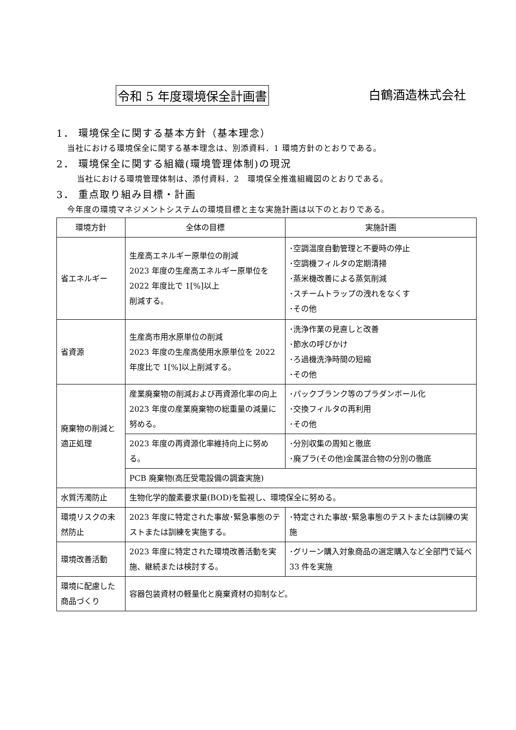令和 5 年度環境保全計画書 白鶴酒造株式会社
1． 環境保全に関する基本方針（基本理念）
当社における環境保全に関する基本理念は、別添資料．1 環境方針のとおりである。
2． 環境保全に関する組織(環境管理体制)の現況
当社における環境管理体制は、添付資料．2　環境保全推進組織図のとおりである。
3． 重点取り組み目標・計画
今年度の環境マネジメントシステムの環境目標と主な実施計画は以下のとおりである。
| 環境方針 | 全体の目標 | 実施計画 |
| --- | --- | --- |
| 省エネルギー | 生産高エネルギー原単位の削減 2023 年度の生産高エネルギー原単位を 2022 年度比で 1[%]以上 削減する。 | ･空調温度自動管理と不要時の停止 ･空調機フィルタの定期清掃 ･蒸米機改善による蒸気削減 ･スチームトラップの洩れをなくす ･その他 |
| 省資源 | 生産高市用水原単位の削減 2023 年度の生産高使用水原単位を 2022 年度比で 1[%]以上削減する。 | ･洗浄作業の見直しと改善 ･節水の呼びかけ ･ろ過機洗浄時間の短縮 ･その他 |
| 廃棄物の削減と適正処理 | 産業廃棄物の削減および再資源化率の向上 2023 年度の産業廃棄物の総重量の減量に努める。 | ･パックブランク等のプラダンボール化 ･交換フィルタの再利用 ･その他 |
| | 2023 年度の再資源化率維持向上に努める。 | ･分別収集の周知と徹底 ･廃プラ(その他)金属混合物の分別の徹底 |
| | PCB 廃棄物(高圧受電設備の調査実施) | |
| 水質汚濁防止 | 生物化学的酸素要求量(BOD)を監視し、環境保全に努める。 | |
| 環境リスクの未然防止 | 2023 年度に特定された事故･緊急事態のテストまたは訓練を実施する。 | ･特定された事故･緊急事態のテストまたは訓練の実施 |
| 環境改善活動 | 2023 年度に特定された環境改善活動を実施、継続または検討する。 | ･グリーン購入対象商品の選定購入など全部門で延べ 33 件を実施 |
| 環境に配慮した商品づくり | 容器包装資材の軽量化と廃棄資材の抑制など。 | |